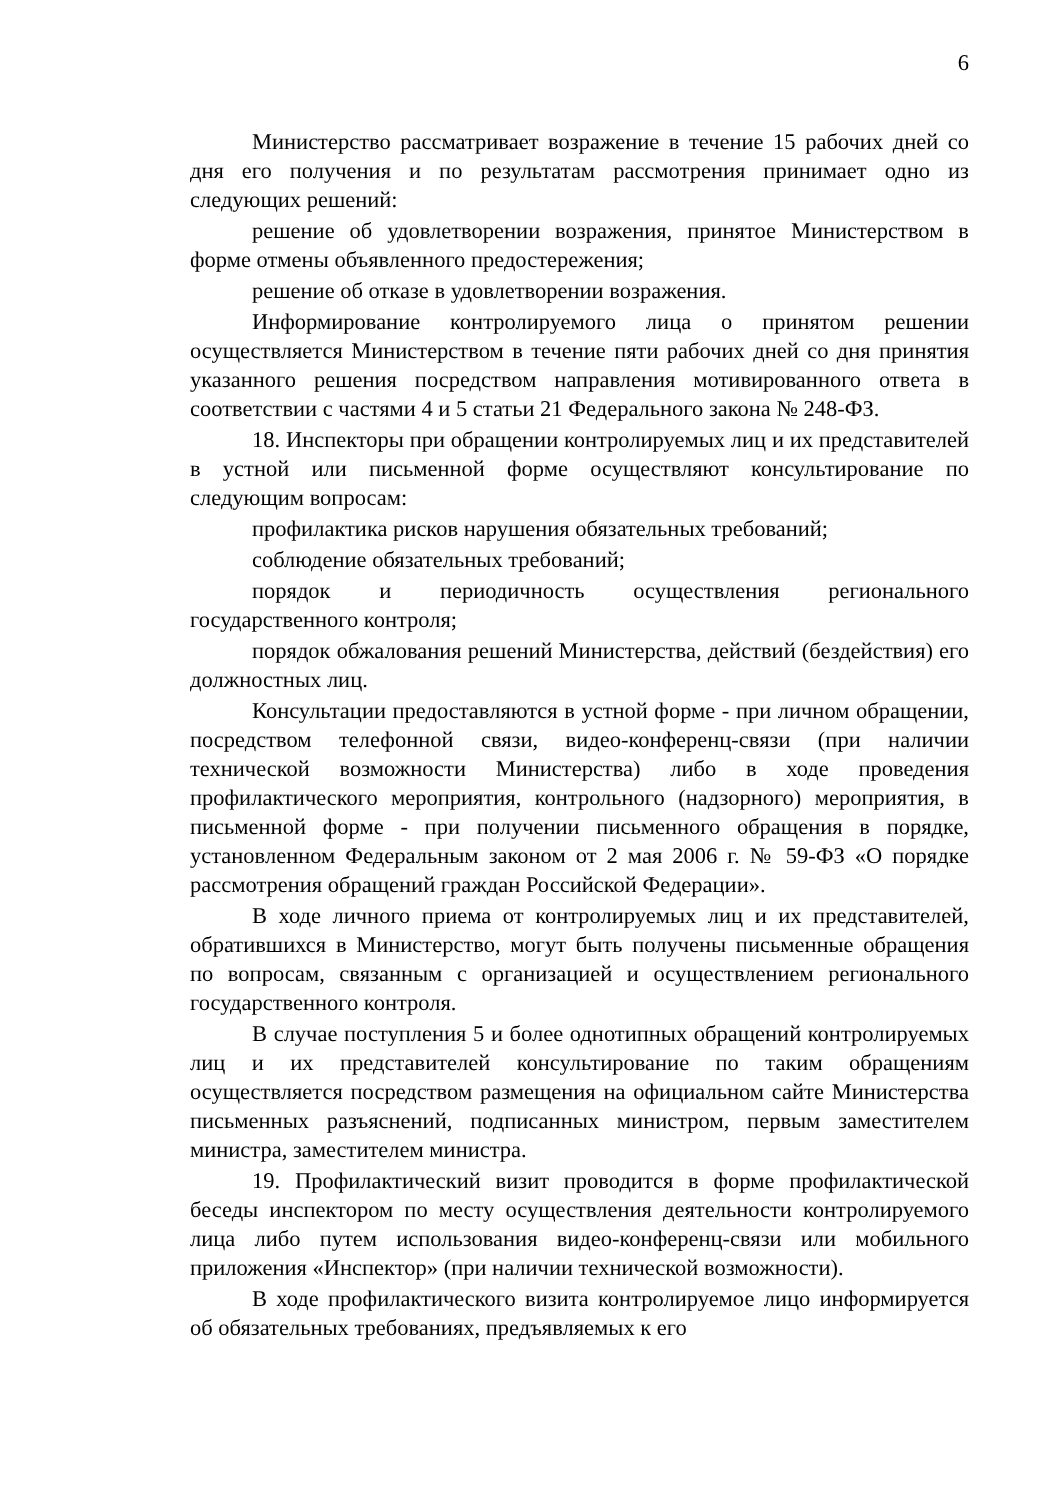6
Министерство рассматривает возражение в течение 15 рабочих дней со дня его получения и по результатам рассмотрения принимает одно из следующих решений:
решение об удовлетворении возражения, принятое Министерством в форме отмены объявленного предостережения;
решение об отказе в удовлетворении возражения.
Информирование контролируемого лица о принятом решении осуществляется Министерством в течение пяти рабочих дней со дня принятия указанного решения посредством направления мотивированного ответа в соответствии с частями 4 и 5 статьи 21 Федерального закона № 248-ФЗ.
18. Инспекторы при обращении контролируемых лиц и их представителей в устной или письменной форме осуществляют консультирование по следующим вопросам:
профилактика рисков нарушения обязательных требований;
соблюдение обязательных требований;
порядок и периодичность осуществления регионального государственного контроля;
порядок обжалования решений Министерства, действий (бездействия) его должностных лиц.
Консультации предоставляются в устной форме - при личном обращении, посредством телефонной связи, видео-конференц-связи (при наличии технической возможности Министерства) либо в ходе проведения профилактического мероприятия, контрольного (надзорного) мероприятия, в письменной форме - при получении письменного обращения в порядке, установленном Федеральным законом от 2 мая 2006 г. № 59-ФЗ «О порядке рассмотрения обращений граждан Российской Федерации».
В ходе личного приема от контролируемых лиц и их представителей, обратившихся в Министерство, могут быть получены письменные обращения по вопросам, связанным с организацией и осуществлением регионального государственного контроля.
В случае поступления 5 и более однотипных обращений контролируемых лиц и их представителей консультирование по таким обращениям осуществляется посредством размещения на официальном сайте Министерства письменных разъяснений, подписанных министром, первым заместителем министра, заместителем министра.
19. Профилактический визит проводится в форме профилактической беседы инспектором по месту осуществления деятельности контролируемого лица либо путем использования видео-конференц-связи или мобильного приложения «Инспектор» (при наличии технической возможности).
В ходе профилактического визита контролируемое лицо информируется об обязательных требованиях, предъявляемых к его